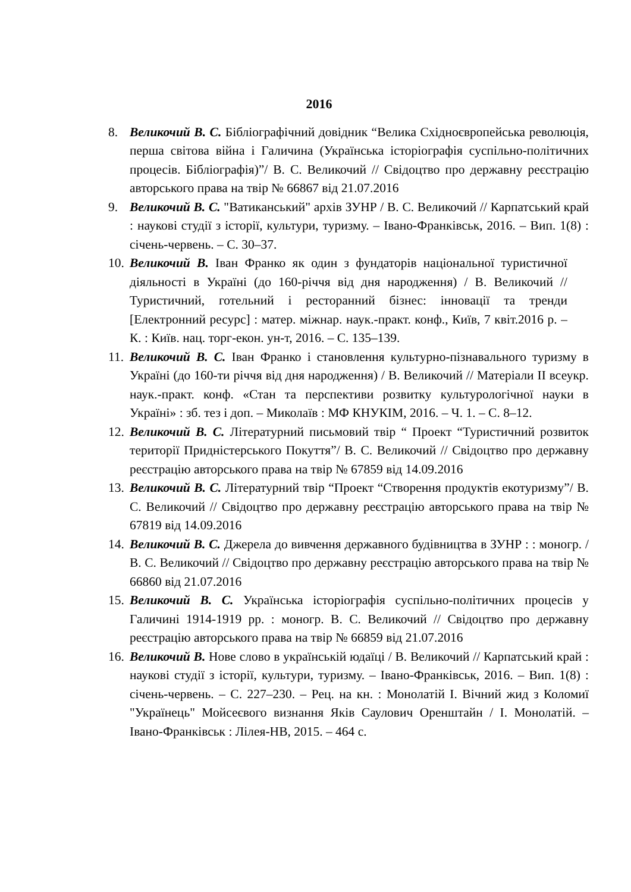2016
8. Великочий В. С. Бібліографічний довідник “Велика Східноєвропейська революція, перша світова війна і Галичина (Українська історіографія суспільно-політичних процесів. Бібліографія)”/ В. С. Великочий // Свідоцтво про державну реєстрацію авторського права на твір № 66867 від 21.07.2016
9. Великочий В. С. "Ватиканський" архів ЗУНР / В. С. Великочий // Карпатський край : наукові студії з історії, культури, туризму. – Івано-Франківськ, 2016. – Вип. 1(8) : січень-червень. – С. 30–37.
10.
Великочий В. Іван Франко як один з фундаторів національної туристичної діяльності в Україні (до 160-річчя від дня народження) / В. Великочий // Туристичний, готельний і ресторанний бізнес: інновації та тренди [Електронний ресурс] : матер. міжнар. наук.-практ. конф., Київ, 7 квіт.2016 р. – К. : Київ. нац. торг-екон. ун-т, 2016. – С. 135–139.
11.
Великочий В. С. Іван Франко і становлення культурно-пізнавального туризму в Україні (до 160-ти річчя від дня народження) / В. Великочий // Матеріали ІІ всеукр. наук.-практ. конф. «Стан та перспективи розвитку культурологічної науки в Україні» : зб. тез і доп. – Миколаїв : МФ КНУКІМ, 2016. – Ч. 1. – С. 8–12.
12.
Великочий В. С. Літературний письмовий твір “ Проект “Туристичний розвиток території Придністерського Покуття”/ В. С. Великочий // Свідоцтво про державну реєстрацію авторського права на твір № 67859 від 14.09.2016
13.
Великочий В. С. Літературний твір “Проект “Створення продуктів екотуризму”/ В. С. Великочий // Свідоцтво про державну реєстрацію авторського права на твір № 67819 від 14.09.2016
14.
Великочий В. С. Джерела до вивчення державного будівництва в ЗУНР : : моногр. / В. С. Великочий // Свідоцтво про державну реєстрацію авторського права на твір № 66860 від 21.07.2016
15.
Великочий В. С. Українська історіографія суспільно-політичних процесів у Галичині 1914-1919 рр. : моногр. В. С. Великочий // Свідоцтво про державну реєстрацію авторського права на твір № 66859 від 21.07.2016
16.
Великочий В. Нове слово в українській юдаїці / В. Великочий // Карпатський край : наукові студії з історії, культури, туризму. – Івано-Франківськ, 2016. – Вип. 1(8) : січень-червень. – С. 227–230. – Рец. на кн. : Монолатій І. Вічний жид з Коломиї "Українець" Мойсеєвого визнання Яків Саулович Оренштайн / І. Монолатій. – Івано-Франківськ : Лілея-НВ, 2015. – 464 с.